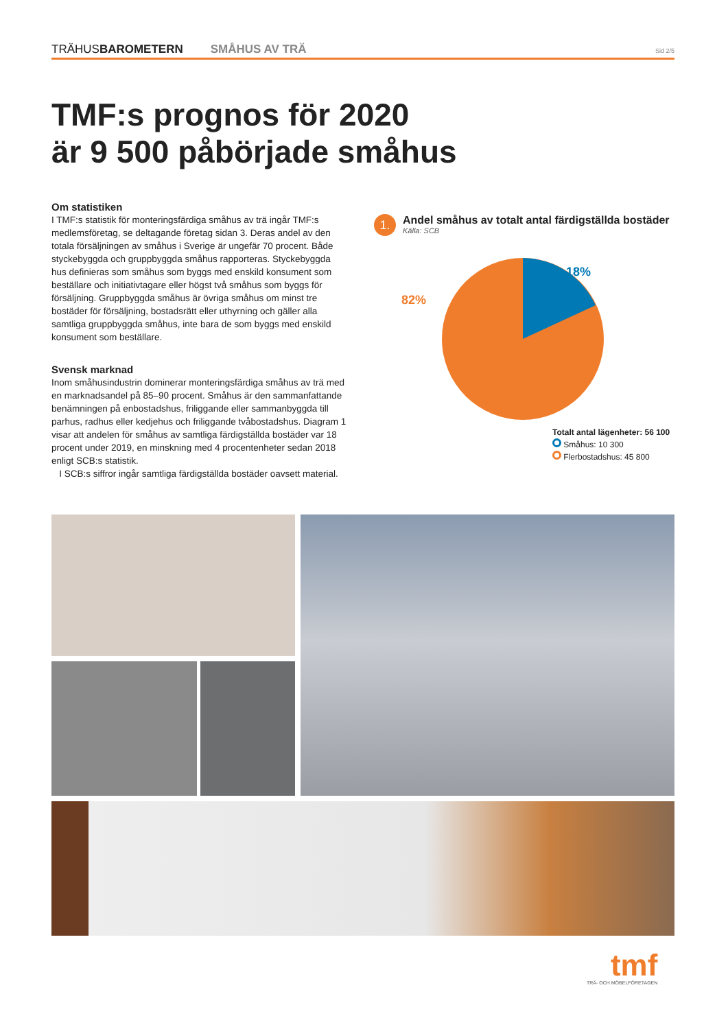TRÄHUSBAROMETERN SMÅHUS AV TRÄ Sid 2/5
TMF:s prognos för 2020
är 9 500 påbörjade småhus
Om statistiken
I TMF:s statistik för monteringsfärdiga småhus av trä ingår TMF:s medlemsföretag, se deltagande företag sidan 3. Deras andel av den totala försäljningen av småhus i Sverige är ungefär 70 procent. Både styckebyggda och gruppbyggda småhus rapporteras. Styckebyggda hus definieras som småhus som byggs med enskild konsument som beställare och initiativtagare eller högst två småhus som byggs för försäljning. Gruppbyggda småhus är övriga småhus om minst tre bostäder för försäljning, bostadsrätt eller uthyrning och gäller alla samtliga gruppbyggda småhus, inte bara de som byggs med enskild konsument som beställare.
Svensk marknad
Inom småhusindustrin dominerar monteringsfärdiga småhus av trä med en marknadsandel på 85–90 procent. Småhus är den sammanfattande benämningen på enbostadshus, friliggande eller sammanbyggda till parhus, radhus eller kedjehus och friliggande tvåbostadshus. Diagram 1 visar att andelen för småhus av samtliga färdigställda bostäder var 18 procent under 2019, en minskning med 4 procentenheter sedan 2018 enligt SCB:s statistik.
I SCB:s siffror ingår samtliga färdigställda bostäder oavsett material.
1. Andel småhus av totalt antal färdigställda bostäder Källa: SCB
18%
82%
Totalt antal lägenheter: 56 100
Småhus: 10 300
Flerbostadshus: 45 800
tmf
TRÄ- OCH MÖBELFÖRETAGEN